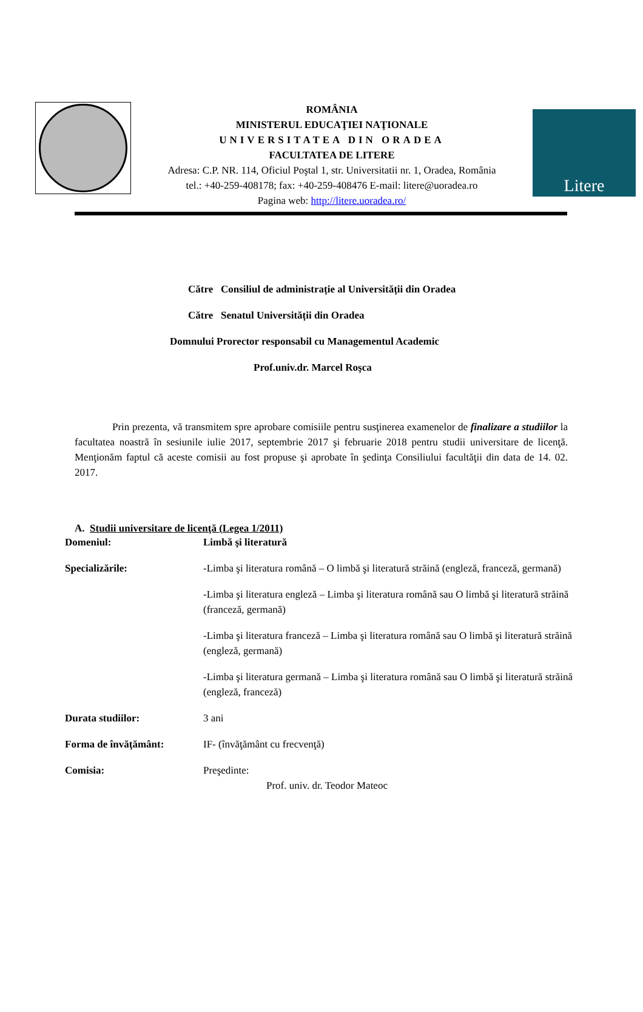ROMÂNIA
MINISTERUL EDUCAŢIEI NAŢIONALE
UNIVERSITATEA DIN ORADEA
FACULTATEA DE LITERE
Adresa: C.P. NR. 114, Oficiul Poştal 1, str. Universitatii nr. 1, Oradea, România
tel.: +40-259-408178; fax: +40-259-408476 E-mail: litere@uoradea.ro
Pagina web: http://litere.uoradea.ro/
Litere
Către Consiliul de administrație al Universității din Oradea
Către Senatul Universității din Oradea
Domnului Prorector responsabil cu Managementul Academic
Prof.univ.dr. Marcel Roşca
Prin prezenta, vă transmitem spre aprobare comisiile pentru susţinerea examenelor de finalizare a studiilor la facultatea noastră în sesiunile iulie 2017, septembrie 2017 şi februarie 2018 pentru studii universitare de licenţă. Menţionăm faptul că aceste comisii au fost propuse şi aprobate în şedinţa Consiliului facultăţii din data de 14. 02. 2017.
A. Studii universitare de licenţă (Legea 1/2011)
Domeniul: Limbă şi literatură
Specializările: -Limba şi literatura română – O limbă şi literatură străină (engleză, franceză, germană)
-Limba şi literatura engleză – Limba şi literatura română sau O limbă şi literatură străină (franceză, germană)
-Limba şi literatura franceză – Limba şi literatura română sau O limbă şi literatură străină (engleză, germană)
-Limba şi literatura germană – Limba şi literatura română sau O limbă şi literatură străină (engleză, franceză)
Durata studiilor: 3 ani
Forma de învăţământ: IF- (învăţământ cu frecvenţă)
Comisia: Preşedinte:
Prof. univ. dr. Teodor Mateoc